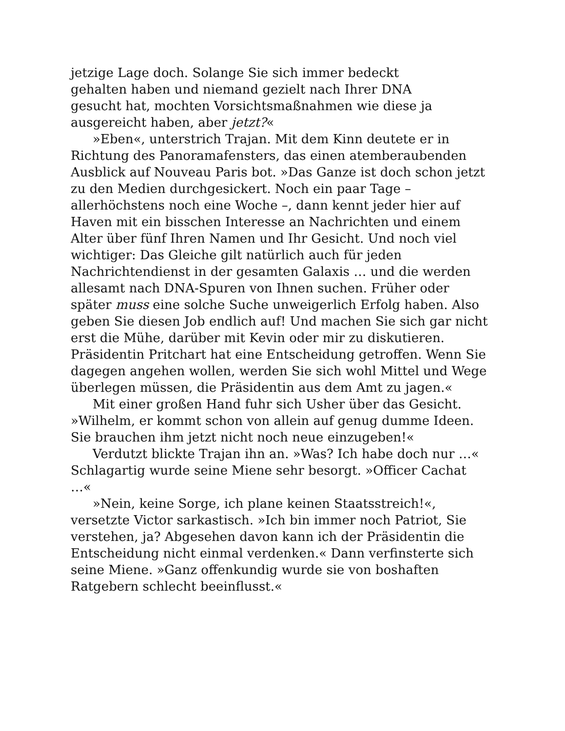jetzige Lage doch. Solange Sie sich immer bedeckt
gehalten haben und niemand gezielt nach Ihrer DNA
gesucht hat, mochten Vorsichtsmaßnahmen wie diese ja
ausgereicht haben, aber jetzt?«
»Eben«, unterstrich Trajan. Mit dem Kinn deutete er in Richtung des Panoramafensters, das einen atemberaubenden Ausblick auf Nouveau Paris bot. »Das Ganze ist doch schon jetzt zu den Medien durchgesickert. Noch ein paar Tage – allerhöchstens noch eine Woche –, dann kennt jeder hier auf Haven mit ein bisschen Interesse an Nachrichten und einem Alter über fünf Ihren Namen und Ihr Gesicht. Und noch viel wichtiger: Das Gleiche gilt natürlich auch für jeden Nachrichtendienst in der gesamten Galaxis … und die werden allesamt nach DNA-Spuren von Ihnen suchen. Früher oder später muss eine solche Suche unweigerlich Erfolg haben. Also geben Sie diesen Job endlich auf! Und machen Sie sich gar nicht erst die Mühe, darüber mit Kevin oder mir zu diskutieren. Präsidentin Pritchart hat eine Entscheidung getroffen. Wenn Sie dagegen angehen wollen, werden Sie sich wohl Mittel und Wege überlegen müssen, die Präsidentin aus dem Amt zu jagen.«
Mit einer großen Hand fuhr sich Usher über das Gesicht. »Wilhelm, er kommt schon von allein auf genug dumme Ideen. Sie brauchen ihm jetzt nicht noch neue einzugeben!«
Verdutzt blickte Trajan ihn an. »Was? Ich habe doch nur …« Schlagartig wurde seine Miene sehr besorgt. »Officer Cachat …«
»Nein, keine Sorge, ich plane keinen Staatsstreich!«, versetzte Victor sarkastisch. »Ich bin immer noch Patriot, Sie verstehen, ja? Abgesehen davon kann ich der Präsidentin die Entscheidung nicht einmal verdenken.« Dann verfinsterte sich seine Miene. »Ganz offenkundig wurde sie von boshaften Ratgebern schlecht beeinflusst.«